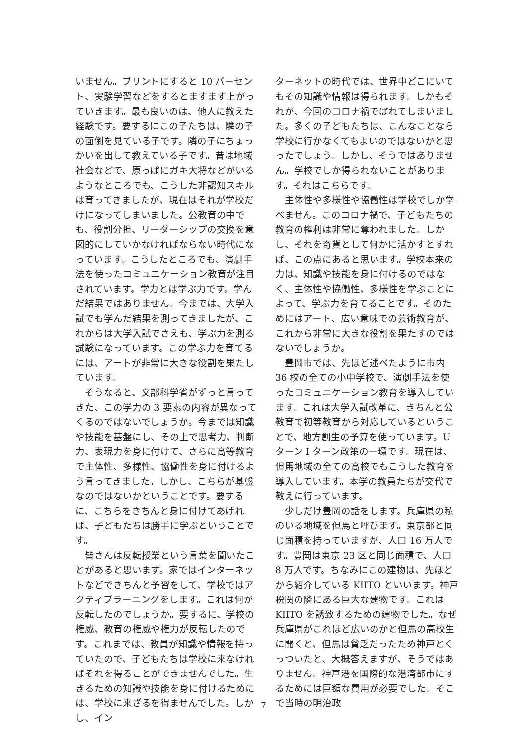いません。プリントにすると 10 パーセント、実験学習などをするとますます上がっていきます。最も良いのは、他人に教えた経験です。要するにこの子たちは、隣の子の面倒を見ている子です。隣の子にちょっかいを出して教えている子です。昔は地域社会などで、原っぱにガキ大将などがいるようなところでも、こうした非認知スキルは育ってきましたが、現在はそれが学校だけになってしまいました。公教育の中でも、役割分担、リーダーシップの交換を意図的にしていかなければならない時代になっています。こうしたところでも、演劇手法を使ったコミュニケーション教育が注目されています。学力とは学ぶ力です。学んだ結果ではありません。今までは、大学入試でも学んだ結果を測ってきましたが、これからは大学入試でさえも、学ぶ力を測る試験になっています。この学ぶ力を育てるには、アートが非常に大きな役割を果たしています。
そうなると、文部科学省がずっと言ってきた、この学力の 3 要素の内容が異なってくるのではないでしょうか。今までは知識や技能を基盤にし、その上で思考力、判断力、表現力を身に付けて、さらに高等教育で主体性、多様性、協働性を身に付けるよう言ってきました。しかし、こちらが基盤なのではないかということです。要するに、こちらをきちんと身に付けてあげれば、子どもたちは勝手に学ぶということです。
皆さんは反転授業という言葉を聞いたことがあると思います。家ではインターネットなどできちんと予習をして、学校ではアクティブラーニングをします。これは何が反転したのでしょうか。要するに、学校の権威、教育の権威や権力が反転したのです。これまでは、教員が知識や情報を持っていたので、子どもたちは学校に来なければそれを得ることができませんでした。生きるための知識や技能を身に付けるためには、学校に来ざるを得ませんでした。しかし、イン
ターネットの時代では、世界中どこにいてもその知識や情報は得られます。しかもそれが、今回のコロナ禍でばれてしまいました。多くの子どもたちは、こんなことなら学校に行かなくてもよいのではないかと思ったでしょう。しかし、そうではありません。学校でしか得られないことがあります。それはこちらです。
主体性や多様性や協働性は学校でしか学べません。このコロナ禍で、子どもたちの教育の権利は非常に奪われました。しかし、それを奇貨として何かに活かすとすれば、この点にあると思います。学校本来の力は、知識や技能を身に付けるのではなく、主体性や協働性、多様性を学ぶことによって、学ぶ力を育てることです。そのためにはアート、広い意味での芸術教育が、これから非常に大きな役割を果たすのではないでしょうか。
豊岡市では、先ほど述べたように市内 36 校の全ての小中学校で、演劇手法を使ったコミュニケーション教育を導入しています。これは大学入試改革に、きちんと公教育で初等教育から対応しているということで、地方創生の予算を使っています。U ターン I ターン政策の一環です。現在は、但馬地域の全ての高校でもこうした教育を導入しています。本学の教員たちが交代で教えに行っています。
少しだけ豊岡の話をします。兵庫県の私のいる地域を但馬と呼びます。東京都と同じ面積を持っていますが、人口 16 万人です。豊岡は東京 23 区と同じ面積で、人口 8 万人です。ちなみにこの建物は、先ほどから紹介している KIITO といいます。神戸税関の隣にある巨大な建物です。これは KIITO を誘致するための建物でした。なぜ兵庫県がこれほど広いのかと但馬の高校生に聞くと、但馬は貧乏だったため神戸とくっついたと、大概答えますが、そうではありません。神戸港を国際的な港湾都市にするためには巨額な費用が必要でした。そこで当時の明治政
7